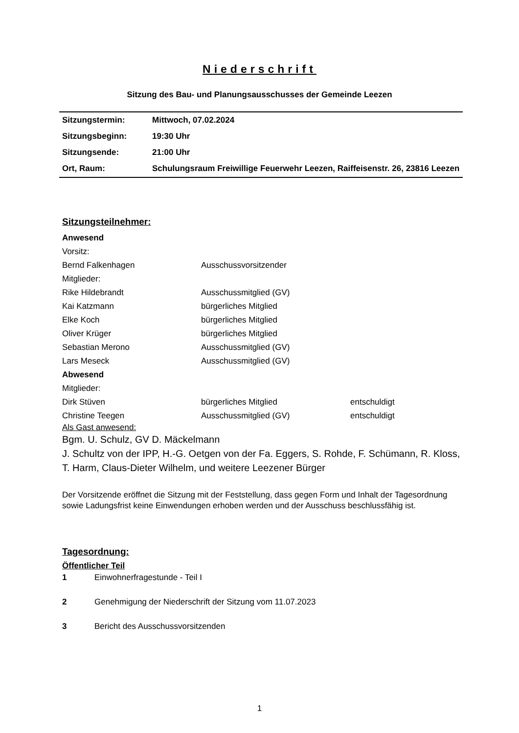Niederschrift
Sitzung des Bau- und Planungsausschusses der Gemeinde Leezen
| Sitzungstermin: | Mittwoch, 07.02.2024 |
| Sitzungsbeginn: | 19:30 Uhr |
| Sitzungsende: | 21:00 Uhr |
| Ort, Raum: | Schulungsraum Freiwillige Feuerwehr Leezen, Raiffeisenstr. 26, 23816 Leezen |
Sitzungsteilnehmer:
| Anwesend | | |
| Vorsitz: | | |
| Bernd Falkenhagen | Ausschussvorsitzender | |
| Mitglieder: | | |
| Rike Hildebrandt | Ausschussmitglied (GV) | |
| Kai Katzmann | bürgerliches Mitglied | |
| Elke Koch | bürgerliches Mitglied | |
| Oliver Krüger | bürgerliches Mitglied | |
| Sebastian Merono | Ausschussmitglied (GV) | |
| Lars Meseck | Ausschussmitglied (GV) | |
| Abwesend | | |
| Mitglieder: | | |
| Dirk Stüven | bürgerliches Mitglied | entschuldigt |
| Christine Teegen | Ausschussmitglied (GV) | entschuldigt |
Als Gast anwesend:
Bgm. U. Schulz, GV D. Mäckelmann
J. Schultz von der IPP, H.-G. Oetgen von der Fa. Eggers, S. Rohde, F. Schümann, R. Kloss, T. Harm, Claus-Dieter Wilhelm, und weitere Leezener Bürger
Der Vorsitzende eröffnet die Sitzung mit der Feststellung, dass gegen Form und Inhalt der Tagesordnung sowie Ladungsfrist keine Einwendungen erhoben werden und der Ausschuss beschlussfähig ist.
Tagesordnung:
Öffentlicher Teil
| 1 | Einwohnerfragestunde - Teil I |
| 2 | Genehmigung der Niederschrift der Sitzung vom 11.07.2023 |
| 3 | Bericht des Ausschussvorsitzenden |
1